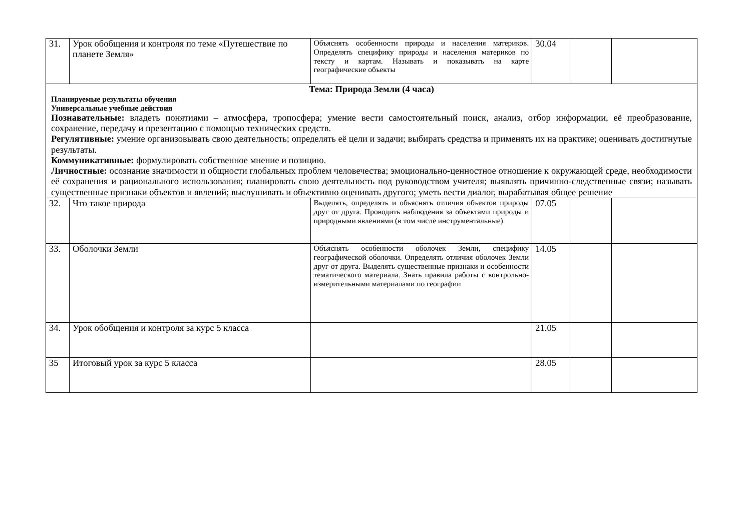| 31. | Урок обобщения и контроля по теме «Путешествие по планете Земля» | Объяснять особенности природы и населения материков. Определять специфику природы и населения материков по тексту и картам. Называть и показывать на карте географические объекты | 30.04 | | |
| Тема: Природа Земли (4 часа) Планируемые результаты обучения Универсальные учебные действия Познавательные: владеть понятиями – атмосфера, тропосфера; умение вести самостоятельный поиск, анализ, отбор информации, её преобразование, сохранение, передачу и презентацию с помощью технических средств. Регулятивные: умение организовывать свою деятельность; определять её цели и задачи; выбирать средства и применять их на практике; оценивать достигнутые результаты. Коммуникативные: формулировать собственное мнение и позицию. Личностные: осознание значимости и общности глобальных проблем человечества; эмоционально-ценностное отношение к окружающей среде, необходимости её сохранения и рационального использования; планировать свою деятельность под руководством учителя; выявлять причинно-следственные связи; называть существенные признаки объектов и явлений; выслушивать и объективно оценивать другого; уметь вести диалог, вырабатывая общее решение | | | | | |
| 32. | Что такое природа | Выделять, определять и объяснять отличия объектов природы друг от друга. Проводить наблюдения за объектами природы и природными явлениями (в том числе инструментальные) | 07.05 | | |
| 33. | Оболочки Земли | Объяснять особенности оболочек Земли, специфику географической оболочки. Определять отличия оболочек Земли друг от друга. Выделять существенные признаки и особенности тематического материала. Знать правила работы с контрольно-измерительными материалами по географии | 14.05 | | |
| 34. | Урок обобщения и контроля за курс 5 класса | | 21.05 | | |
| 35 | Итоговый урок за курс 5 класса | | 28.05 | | |